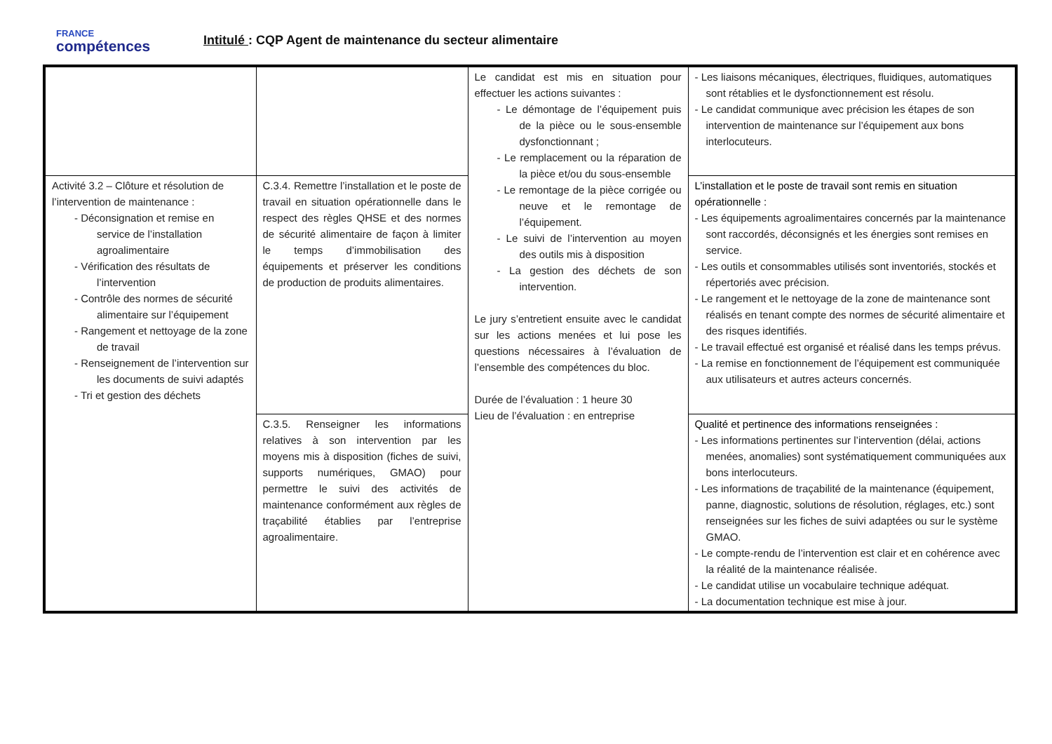FRANCE
compétences
Intitulé : CQP Agent de maintenance du secteur alimentaire
| | | Le candidat est mis en situation pour effectuer les actions suivantes : - Le démontage de l’équipement puis de la pièce ou le sous-ensemble dysfonctionnant ; - Le remplacement ou la réparation de la pièce et/ou du sous-ensemble - Le remontage de la pièce corrigée ou neuve et le remontage de l’équipement. - Le suivi de l’intervention au moyen des outils mis à disposition - La gestion des déchets de son intervention. Le jury s’entretient ensuite avec le candidat sur les actions menées et lui pose les questions nécessaires à l’évaluation de l’ensemble des compétences du bloc. Durée de l’évaluation : 1 heure 30 Lieu de l’évaluation : en entreprise | - Les liaisons mécaniques, électriques, fluidiques, automatiques sont rétablies et le dysfonctionnement est résolu. - Le candidat communique avec précision les étapes de son intervention de maintenance sur l’équipement aux bons interlocuteurs. |
| Activité 3.2 – Clôture et résolution de l’intervention de maintenance : - Déconsignation et remise en service de l’installation agroalimentaire - Vérification des résultats de l’intervention - Contrôle des normes de sécurité alimentaire sur l’équipement - Rangement et nettoyage de la zone de travail - Renseignement de l’intervention sur les documents de suivi adaptés - Tri et gestion des déchets | C.3.4. Remettre l’installation et le poste de travail en situation opérationnelle dans le respect des règles QHSE et des normes de sécurité alimentaire de façon à limiter le temps d’immobilisation des équipements et préserver les conditions de production de produits alimentaires. | | L’installation et le poste de travail sont remis en situation opérationnelle : - Les équipements agroalimentaires concernés par la maintenance sont raccordés, déconsignés et les énergies sont remises en service. - Les outils et consommables utilisés sont inventoriés, stockés et répertoriés avec précision. - Le rangement et le nettoyage de la zone de maintenance sont réalisés en tenant compte des normes de sécurité alimentaire et des risques identifiés. - Le travail effectué est organisé et réalisé dans les temps prévus. - La remise en fonctionnement de l’équipement est communiquée aux utilisateurs et autres acteurs concernés. |
| | C.3.5. Renseigner les informations relatives à son intervention par les moyens mis à disposition (fiches de suivi, supports numériques, GMAO) pour permettre le suivi des activités de maintenance conformément aux règles de traçabilité établies par l’entreprise agroalimentaire. | | Qualité et pertinence des informations renseignées : - Les informations pertinentes sur l’intervention (délai, actions menées, anomalies) sont systématiquement communiquées aux bons interlocuteurs. - Les informations de traçabilité de la maintenance (équipement, panne, diagnostic, solutions de résolution, réglages, etc.) sont renseignées sur les fiches de suivi adaptées ou sur le système GMAO. - Le compte-rendu de l’intervention est clair et en cohérence avec la réalité de la maintenance réalisée. - Le candidat utilise un vocabulaire technique adéquat. - La documentation technique est mise à jour. |